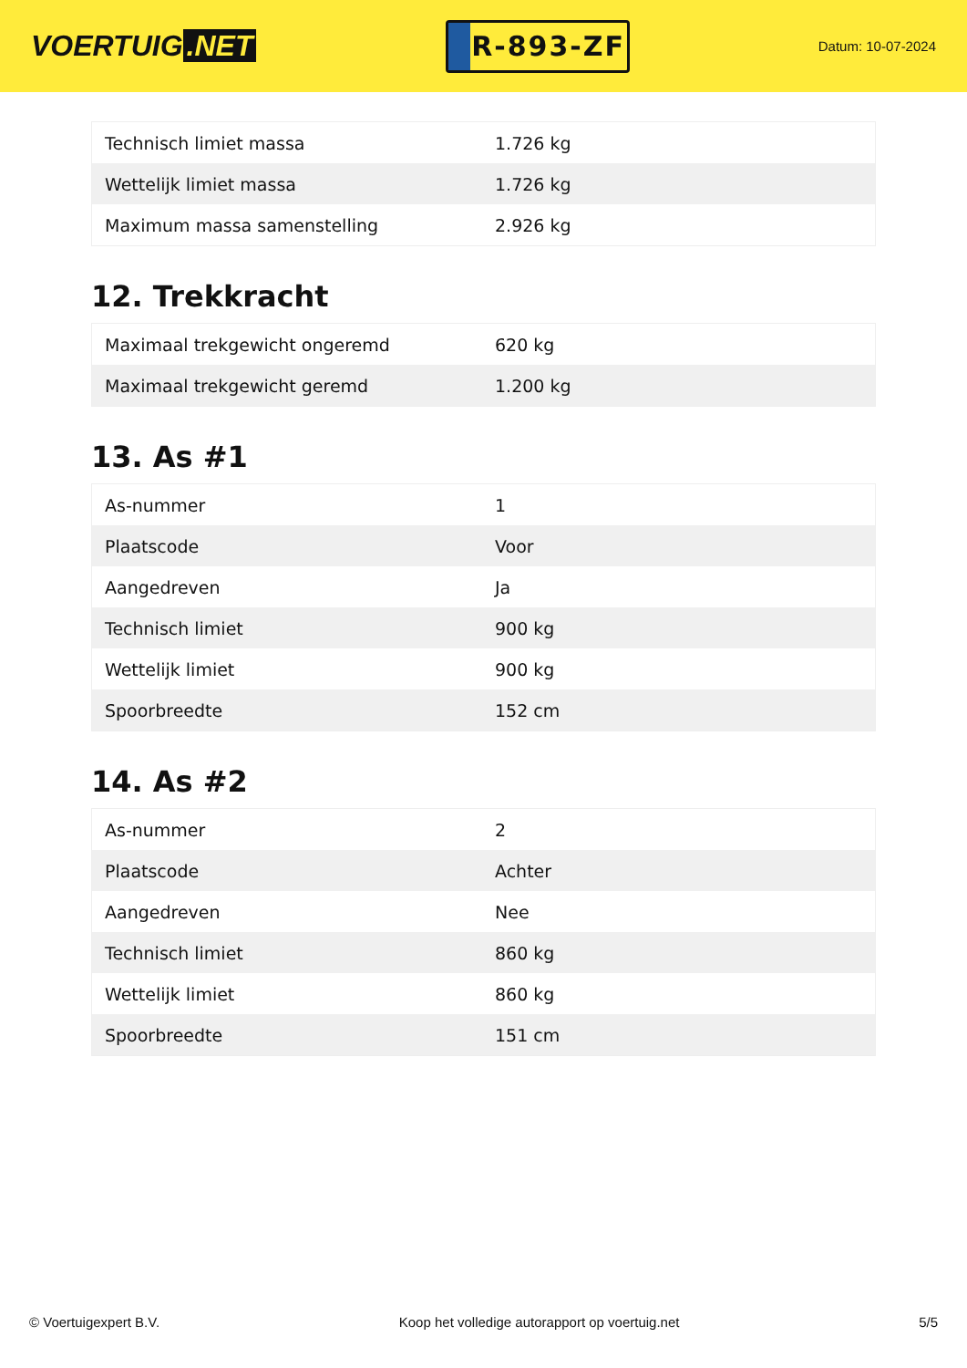VOERTUIG.NET
R-893-ZF
Datum: 10-07-2024
| Technisch limiet massa | 1.726 kg |
| Wettelijk limiet massa | 1.726 kg |
| Maximum massa samenstelling | 2.926 kg |
12. Trekkracht
| Maximaal trekgewicht ongeremd | 620 kg |
| Maximaal trekgewicht geremd | 1.200 kg |
13. As #1
| As-nummer | 1 |
| Plaatscode | Voor |
| Aangedreven | Ja |
| Technisch limiet | 900 kg |
| Wettelijk limiet | 900 kg |
| Spoorbreedte | 152 cm |
14. As #2
| As-nummer | 2 |
| Plaatscode | Achter |
| Aangedreven | Nee |
| Technisch limiet | 860 kg |
| Wettelijk limiet | 860 kg |
| Spoorbreedte | 151 cm |
© Voertuigexpert B.V. Koop het volledige autorapport op voertuig.net 5/5